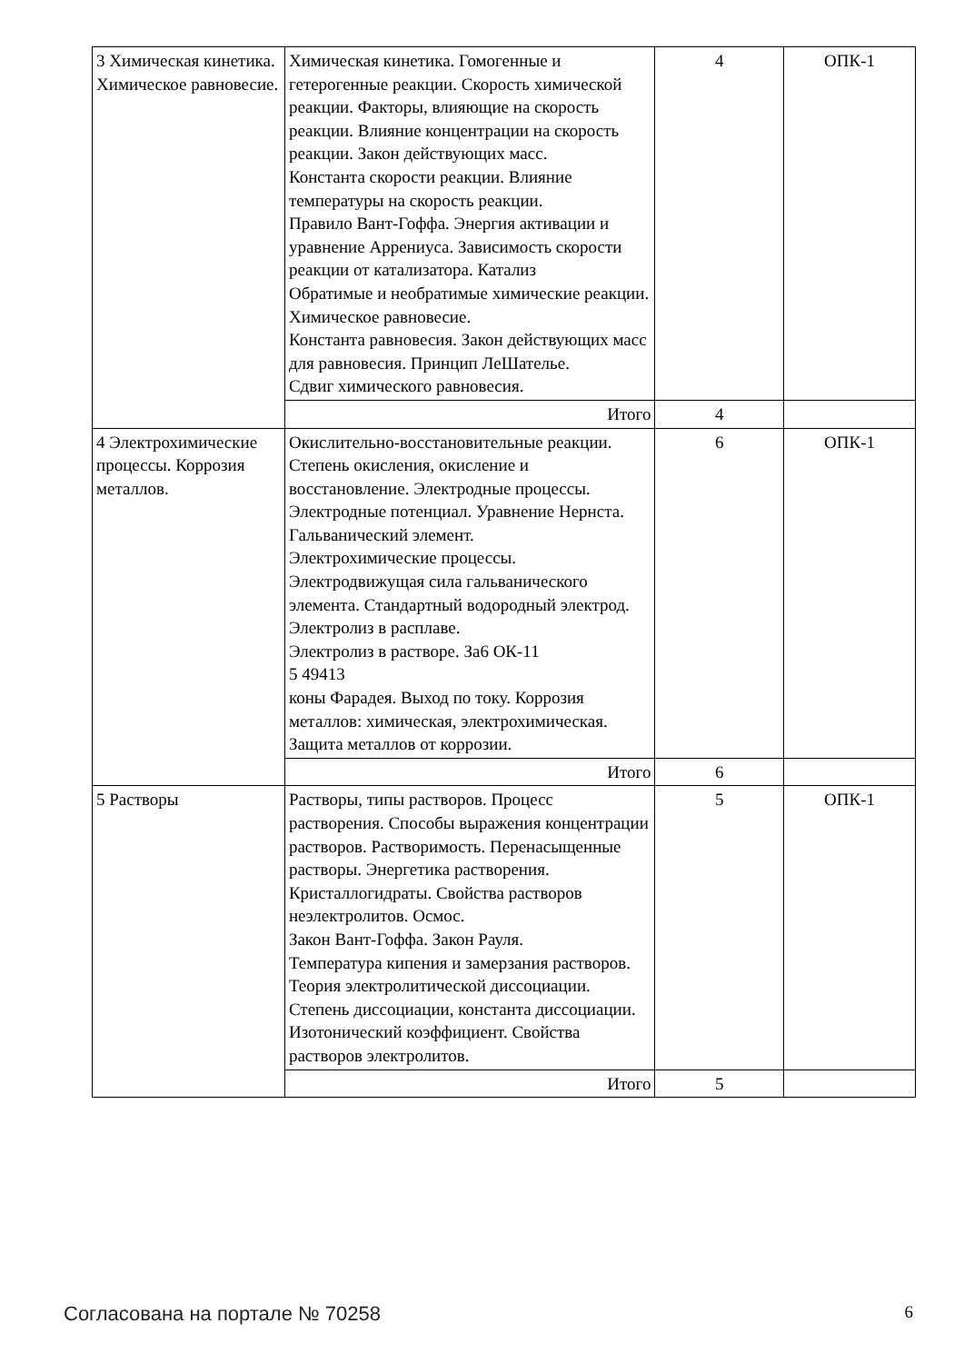| 3 Химическая кинетика. Химическое равновесие. | Химическая кинетика. Гомогенные и гетерогенные реакции. Скорость химической реакции. Факторы, влияющие на скорость реакции. Влияние концентрации на скорость реакции. Закон действующих масс. Константа скорости реакции. Влияние температуры на скорость реакции. Правило Вант-Гоффа. Энергия активации и уравнение Аррениуса. Зависимость скорости реакции от катализатора. Катализ Обратимые и необратимые химические реакции. Химическое равновесие. Константа равновесия. Закон действующих масс для равновесия. Принцип ЛеШателье. Сдвиг химического равновесия. | 4 | ОПК-1 |
| | Итого | 4 | |
| 4 Электрохимические процессы. Коррозия металлов. | Окислительно-восстановительные реакции. Степень окисления, окисление и восстановление. Электродные процессы. Электродные потенциал. Уравнение Нернста. Гальванический элемент. Электрохимические процессы. Электродвижущая сила гальванического элемента. Стандартный водородный электрод. Электролиз в расплаве. Электролиз в растворе. За6 ОК-11 5 49413 коны Фарадея. Выход по току. Коррозия металлов: химическая, электрохимическая. Защита металлов от коррозии. | 6 | ОПК-1 |
| | Итого | 6 | |
| 5 Растворы | Растворы, типы растворов. Процесс растворения. Способы выражения концентрации растворов. Растворимость. Перенасыщенные растворы. Энергетика растворения. Кристаллогидраты. Свойства растворов неэлектролитов. Осмос. Закон Вант-Гоффа. Закон Рауля. Температура кипения и замерзания растворов. Теория электролитической диссоциации. Степень диссоциации, константа диссоциации. Изотонический коэффициент. Свойства растворов электролитов. | 5 | ОПК-1 |
| | Итого | 5 | |
Согласована на портале № 70258 6